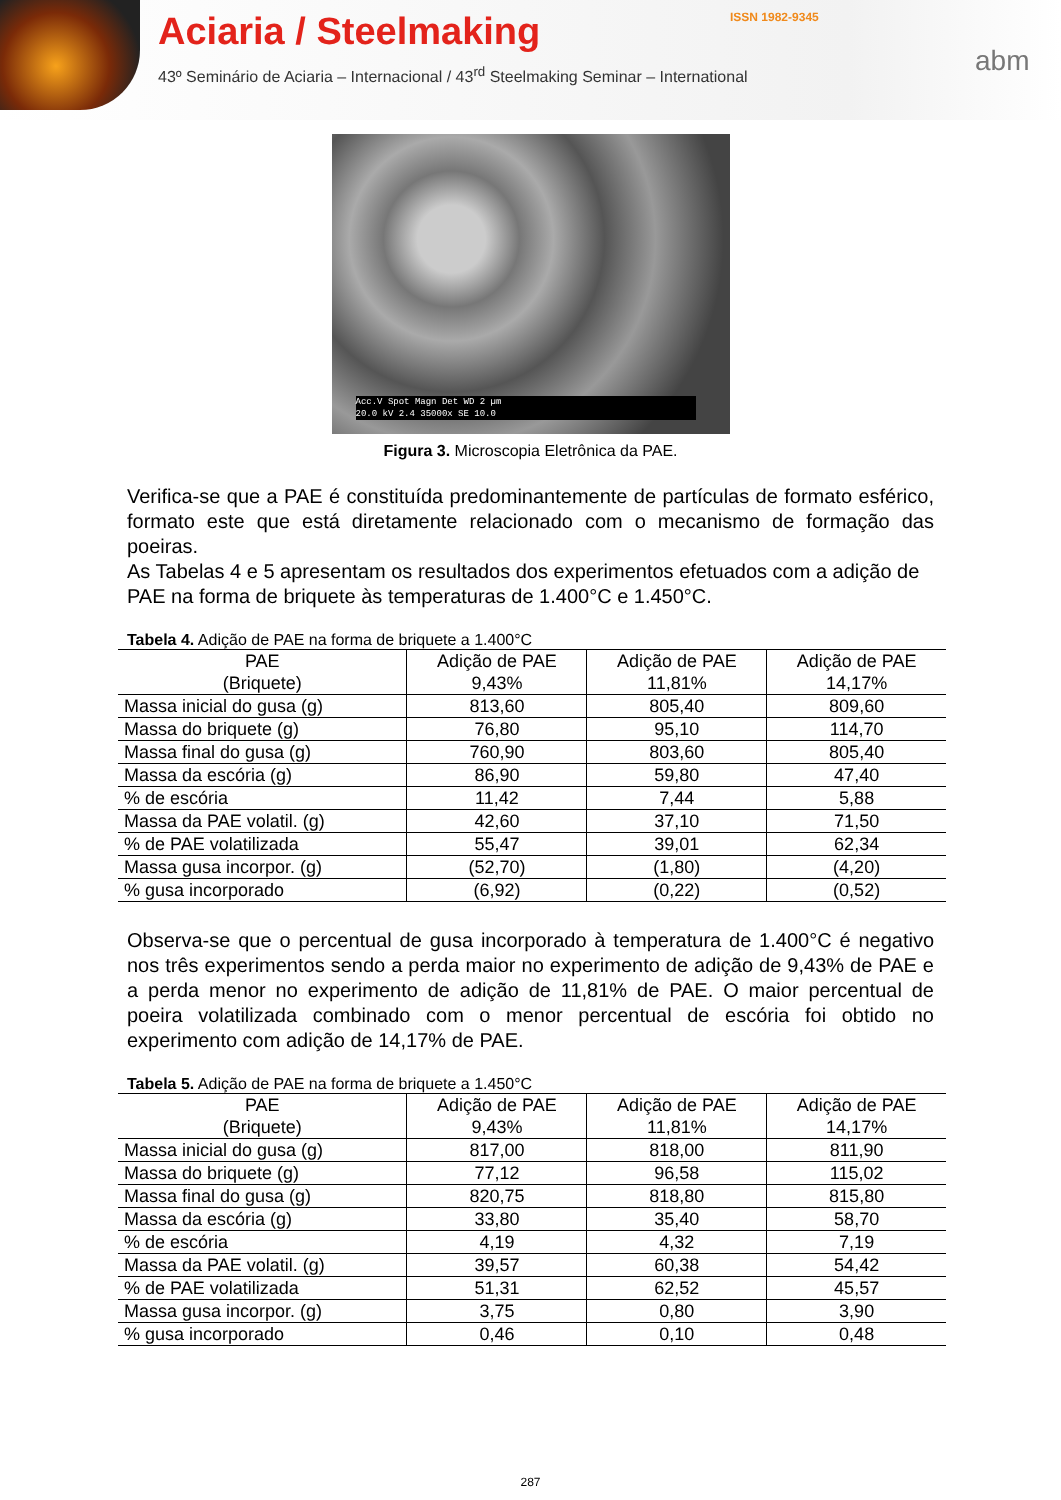Aciaria / Steelmaking ISSN 1982-9345
43º Seminário de Aciaria – Internacional / 43<sup>rd</sup> Steelmaking Seminar – International
abm
Acc.V Spot Magn Det WD 2 µm
20.0 kV 2.4 35000x SE 10.0
Figura 3. Microscopia Eletrônica da PAE.
Verifica-se que a PAE é constituída predominantemente de partículas de formato esférico, formato este que está diretamente relacionado com o mecanismo de formação das poeiras.
As Tabelas 4 e 5 apresentam os resultados dos experimentos efetuados com a adição de PAE na forma de briquete às temperaturas de 1.400°C e 1.450°C.
Tabela 4. Adição de PAE na forma de briquete a 1.400°C
| PAE (Briquete) | Adição de PAE 9,43% | Adição de PAE 11,81% | Adição de PAE 14,17% |
| --- | --- | --- | --- |
| Massa inicial do gusa (g) | 813,60 | 805,40 | 809,60 |
| Massa do briquete (g) | 76,80 | 95,10 | 114,70 |
| Massa final do gusa (g) | 760,90 | 803,60 | 805,40 |
| Massa da escória (g) | 86,90 | 59,80 | 47,40 |
| % de escória | 11,42 | 7,44 | 5,88 |
| Massa da PAE volatil. (g) | 42,60 | 37,10 | 71,50 |
| % de PAE volatilizada | 55,47 | 39,01 | 62,34 |
| Massa gusa incorpor. (g) | (52,70) | (1,80) | (4,20) |
| % gusa incorporado | (6,92) | (0,22) | (0,52) |
Observa-se que o percentual de gusa incorporado à temperatura de 1.400°C é negativo nos três experimentos sendo a perda maior no experimento de adição de 9,43% de PAE e a perda menor no experimento de adição de 11,81% de PAE. O maior percentual de poeira volatilizada combinado com o menor percentual de escória foi obtido no experimento com adição de 14,17% de PAE.
Tabela 5. Adição de PAE na forma de briquete a 1.450°C
| PAE (Briquete) | Adição de PAE 9,43% | Adição de PAE 11,81% | Adição de PAE 14,17% |
| --- | --- | --- | --- |
| Massa inicial do gusa (g) | 817,00 | 818,00 | 811,90 |
| Massa do briquete (g) | 77,12 | 96,58 | 115,02 |
| Massa final do gusa (g) | 820,75 | 818,80 | 815,80 |
| Massa da escória (g) | 33,80 | 35,40 | 58,70 |
| % de escória | 4,19 | 4,32 | 7,19 |
| Massa da PAE volatil. (g) | 39,57 | 60,38 | 54,42 |
| % de PAE volatilizada | 51,31 | 62,52 | 45,57 |
| Massa gusa incorpor. (g) | 3,75 | 0,80 | 3,90 |
| % gusa incorporado | 0,46 | 0,10 | 0,48 |
287